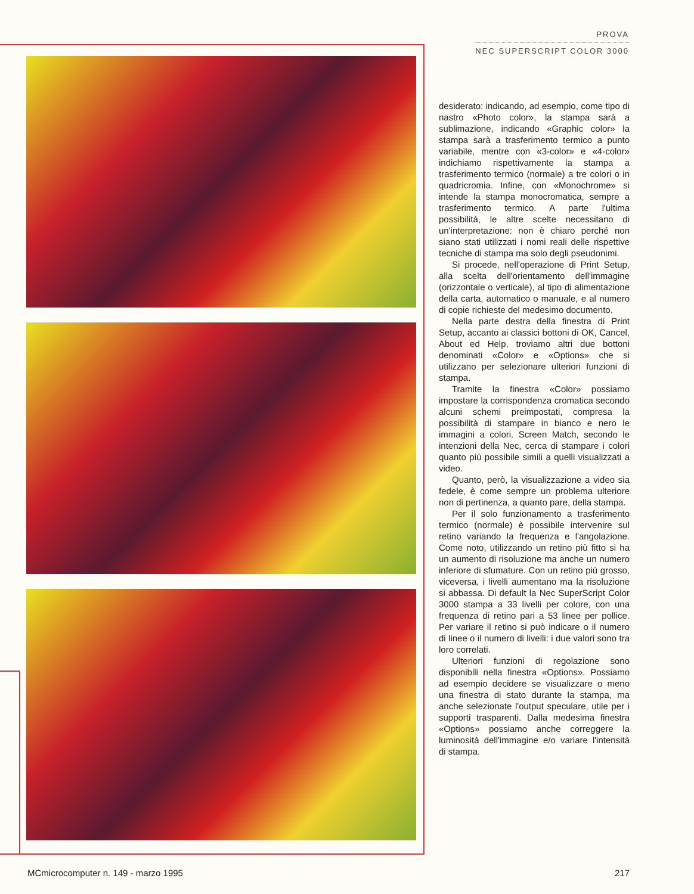PROVA
NEC SUPERSCRIPT COLOR 3000
desiderato: indicando, ad esempio, come tipo di nastro «Photo color», la stampa sarà a sublimazione, indicando «Graphic color» la stampa sarà a trasferimento termico a punto variabile, mentre con «3-color» e «4-color» indichiamo rispettivamente la stampa a trasferimento termico (normale) a tre colori o in quadricromia. Infine, con «Monochrome» si intende la stampa monocromatica, sempre a trasferimento termico. A parte l'ultima possibilità, le altre scelte necessitano di un'interpretazione: non è chiaro perché non siano stati utilizzati i nomi reali delle rispettive tecniche di stampa ma solo degli pseudonimi.
Si procede, nell'operazione di Print Setup, alla scelta dell'orientamento dell'immagine (orizzontale o verticale), al tipo di alimentazione della carta, automatico o manuale, e al numero di copie richieste del medesimo documento.
Nella parte destra della finestra di Print Setup, accanto ai classici bottoni di OK, Cancel, About ed Help, troviamo altri due bottoni denominati «Color» e «Options» che si utilizzano per selezionare ulteriori funzioni di stampa.
Tramite la finestra «Color» possiamo impostare la corrispondenza cromatica secondo alcuni schemi preimpostati, compresa la possibilità di stampare in bianco e nero le immagini a colori. Screen Match, secondo le intenzioni della Nec, cerca di stampare i colori quanto più possibile simili a quelli visualizzati a video.
Quanto, però, la visualizzazione a video sia fedele, è come sempre un problema ulteriore non di pertinenza, a quanto pare, della stampa.
Per il solo funzionamento a trasferimento termico (normale) è possibile intervenire sul retino variando la frequenza e l'angolazione. Come noto, utilizzando un retino più fitto si ha un aumento di risoluzione ma anche un numero inferiore di sfumature. Con un retino più grosso, viceversa, i livelli aumentano ma la risoluzione si abbassa. Di default la Nec SuperScript Color 3000 stampa a 33 livelli per colore, con una frequenza di retino pari a 53 linee per pollice. Per variare il retino si può indicare o il numero di linee o il numero di livelli: i due valori sono tra loro correlati.
Ulteriori funzioni di regolazione sono disponibili nella finestra «Options». Possiamo ad esempio decidere se visualizzare o meno una finestra di stato durante la stampa, ma anche selezionate l'output speculare, utile per i supporti trasparenti. Dalla medesima finestra «Options» possiamo anche correggere la luminosità dell'immagine e/o variare l'intensità di stampa.
MCmicrocomputer n. 149 - marzo 1995 217